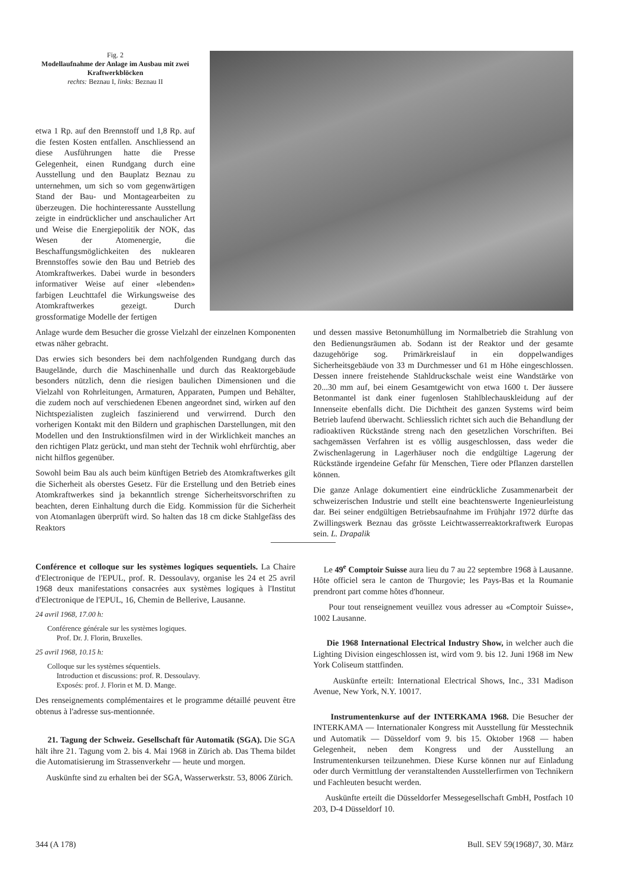Fig. 2
Modellaufnahme der Anlage im Ausbau mit zwei Kraftwerkblöcken
rechts: Beznau I, links: Beznau II
etwa 1 Rp. auf den Brennstoff und 1,8 Rp. auf die festen Kosten entfallen. Anschliessend an diese Ausführungen hatte die Presse Gelegenheit, einen Rundgang durch eine Ausstellung und den Bauplatz Beznau zu unternehmen, um sich so vom gegenwärtigen Stand der Bau- und Montagearbeiten zu überzeugen. Die hochinteressante Ausstellung zeigte in eindrücklicher und anschaulicher Art und Weise die Energiepolitik der NOK, das Wesen der Atomenergie, die Beschaffungsmöglichkeiten des nuklearen Brennstoffes sowie den Bau und Betrieb des Atomkraftwerkes. Dabei wurde in besonders informativer Weise auf einer «lebenden» farbigen Leuchttafel die Wirkungsweise des Atomkraftwerkes gezeigt. Durch grossformatige Modelle der fertigen
Anlage wurde dem Besucher die grosse Vielzahl der einzelnen Komponenten etwas näher gebracht.
Das erwies sich besonders bei dem nachfolgenden Rundgang durch das Baugelände, durch die Maschinenhalle und durch das Reaktorgebäude besonders nützlich, denn die riesigen baulichen Dimensionen und die Vielzahl von Rohrleitungen, Armaturen, Apparaten, Pumpen und Behälter, die zudem noch auf verschiedenen Ebenen angeordnet sind, wirken auf den Nichtspezialisten zugleich faszinierend und verwirrend. Durch den vorherigen Kontakt mit den Bildern und graphischen Darstellungen, mit den Modellen und den Instruktionsfilmen wird in der Wirklichkeit manches an den richtigen Platz gerückt, und man steht der Technik wohl ehrfürchtig, aber nicht hilflos gegenüber.
Sowohl beim Bau als auch beim künftigen Betrieb des Atomkraftwerkes gilt die Sicherheit als oberstes Gesetz. Für die Erstellung und den Betrieb eines Atomkraftwerkes sind ja bekanntlich strenge Sicherheitsvorschriften zu beachten, deren Einhaltung durch die Eidg. Kommission für die Sicherheit von Atomanlagen überprüft wird. So halten das 18 cm dicke Stahlgefäss des Reaktors
und dessen massive Betonumhüllung im Normalbetrieb die Strahlung von den Bedienungsräumen ab. Sodann ist der Reaktor und der gesamte dazugehörige sog. Primärkreislauf in ein doppelwandiges Sicherheitsgebäude von 33 m Durchmesser und 61 m Höhe eingeschlossen. Dessen innere freistehende Stahldruckschale weist eine Wandstärke von 20...30 mm auf, bei einem Gesamtgewicht von etwa 1600 t. Der äussere Betonmantel ist dank einer fugenlosen Stahlblechauskleidung auf der Innenseite ebenfalls dicht. Die Dichtheit des ganzen Systems wird beim Betrieb laufend überwacht. Schliesslich richtet sich auch die Behandlung der radioaktiven Rückstände streng nach den gesetzlichen Vorschriften. Bei sachgemässen Verfahren ist es völlig ausgeschlossen, dass weder die Zwischenlagerung in Lagerhäuser noch die endgültige Lagerung der Rückstände irgendeine Gefahr für Menschen, Tiere oder Pflanzen darstellen können.
Die ganze Anlage dokumentiert eine eindrückliche Zusammenarbeit der schweizerischen Industrie und stellt eine beachtenswerte Ingenieurleistung dar. Bei seiner endgültigen Betriebsaufnahme im Frühjahr 1972 dürfte das Zwillingswerk Beznau das grösste Leichtwasserreaktorkraftwerk Europas sein. L. Drapalik
Conférence et colloque sur les systèmes logiques sequentiels. La Chaire d'Electronique de l'EPUL, prof. R. Dessoulavy, organise les 24 et 25 avril 1968 deux manifestations consacrées aux systèmes logiques à l'Institut d'Electronique de l'EPUL, 16, Chemin de Bellerive, Lausanne.
24 avril 1968, 17.00 h:
Conférence générale sur les systèmes logiques.
Prof. Dr. J. Florin, Bruxelles.
25 avril 1968, 10.15 h:
Colloque sur les systèmes séquentiels.
Introduction et discussions: prof. R. Dessoulavy.
Exposés: prof. J. Florin et M. D. Mange.
Des renseignements complémentaires et le programme détaillé peuvent être obtenus à l'adresse sus-mentionnée.
21. Tagung der Schweiz. Gesellschaft für Automatik (SGA). Die SGA hält ihre 21. Tagung vom 2. bis 4. Mai 1968 in Zürich ab. Das Thema bildet die Automatisierung im Strassenverkehr — heute und morgen.
Auskünfte sind zu erhalten bei der SGA, Wasserwerkstr. 53, 8006 Zürich.
Le 49<sup>e</sup> Comptoir Suisse aura lieu du 7 au 22 septembre 1968 à Lausanne. Hôte officiel sera le canton de Thurgovie; les Pays-Bas et la Roumanie prendront part comme hôtes d'honneur.
Pour tout renseignement veuillez vous adresser au «Comptoir Suisse», 1002 Lausanne.
Die 1968 International Electrical Industry Show, in welcher auch die Lighting Division eingeschlossen ist, wird vom 9. bis 12. Juni 1968 im New York Coliseum stattfinden.
Auskünfte erteilt: International Electrical Shows, Inc., 331 Madison Avenue, New York, N.Y. 10017.
Instrumentenkurse auf der INTERKAMA 1968. Die Besucher der INTERKAMA — Internationaler Kongress mit Ausstellung für Messtechnik und Automatik — Düsseldorf vom 9. bis 15. Oktober 1968 — haben Gelegenheit, neben dem Kongress und der Ausstellung an Instrumentenkursen teilzunehmen. Diese Kurse können nur auf Einladung oder durch Vermittlung der veranstaltenden Ausstellerfirmen von Technikern und Fachleuten besucht werden.
Auskünfte erteilt die Düsseldorfer Messegesellschaft GmbH, Postfach 10 203, D-4 Düsseldorf 10.
344 (A 178) Bull. SEV 59(1968)7, 30. März